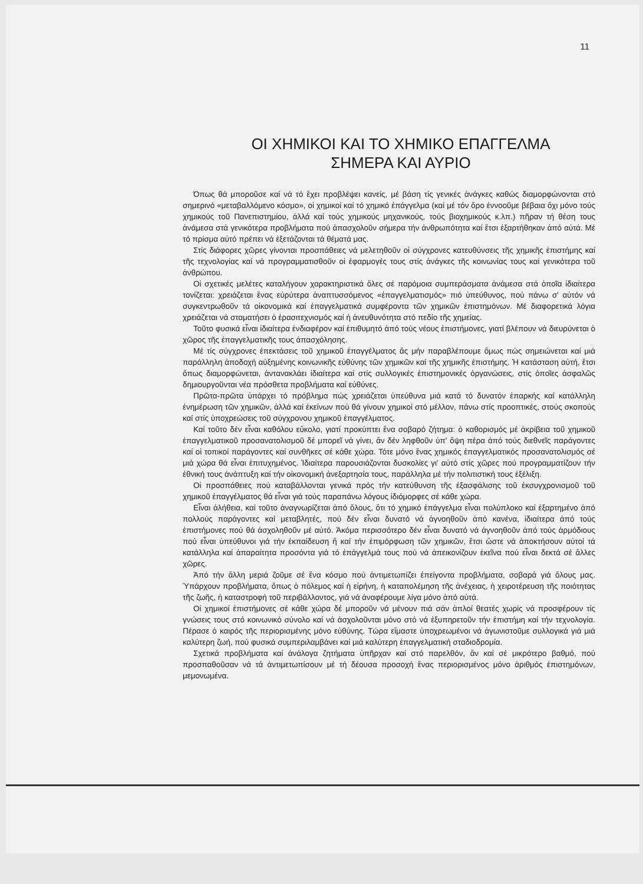11
ΟΙ ΧΗΜΙΚΟΙ ΚΑΙ ΤΟ ΧΗΜΙΚΟ ΕΠΑΓΓΕΛΜΑ
ΣΗΜΕΡΑ ΚΑΙ ΑΥΡΙΟ
Όπως θά μποροῦσε καί νά τό ἔχει προβλέψει κανείς, μέ βάση τίς γενικές ἀνάγκες καθώς διαμορφώνονται στό σημερινό «μεταβαλλόμενο κόσμο», οἱ χημικοί καί τό χημικό ἐπάγγελμα (καί μέ τόν ὅρο ἐννοοῦμε βέβαια ὄχι μόνο τούς χημικούς τοῦ Πανεπιστημίου, ἀλλά καί τούς χημικούς μηχανικούς, τούς βιοχημικούς κ.λπ.) πῆραν τή θέση τους ἀνάμεσα στά γενικότερα προβλήματα πού ἀπασχολοῦν σήμερα τήν ἀνθρωπότητα καί ἔτσι ἐξαρτήθηκαν ἀπό αὐτά. Μέ τό πρίσμα αὐτό πρέπει νά ἐξετάζονται τά θέματά μας.
Στίς διάφορες χῶρες γίνονται προσπάθειες νά μελετηθοῦν οἱ σύγχρονες κατευθύνσεις τῆς χημικῆς ἐπιστήμης καί τῆς τεχνολογίας καί νά προγραμματισθοῦν οἱ ἐφαρμογές τους στίς ἀνάγκες τῆς κοινωνίας τους καί γενικότερα τοῦ ἀνθρώπου.
Οἱ σχετικές μελέτες καταλήγουν χαρακτηριστικά ὅλες σέ παρόμοια συμπεράσματα ἀνάμεσα στά ὁποῖα ἰδιαίτερα τονίζεται: χρειάζεται ἕνας εὐρύτερα ἀναπτυσσόμενος «ἐπαγγελματισμός» πιό ὑπεύθυνος, πού πάνω σ' αὐτόν νά συγκεντρωθοῦν τά οἰκονομικά καί ἐπαγγελματικά συμφέροντα τῶν χημικῶν ἐπιστημόνων. Μέ διαφορετικά λόγια χρειάζεται νά σταματήσει ὁ ἐρασιτεχνισμός καί ἡ ἀνευθυνότητα στό πεδίο τῆς χημείας.
Τοῦτο φυσικά εἶναι ἰδιαίτερα ἐνδιαφέρον καί ἐπιθυμητό ἀπό τούς νέους ἐπιστήμονες, γιατί βλέπουν νά διευρύνεται ὁ χῶρος τῆς ἐπαγγελματικῆς τους ἀπασχόλησης.
Μέ τίς σύγχρονες ἐπεκτάσεις τοῦ χημικοῦ ἐπαγγέλματος ἄς μήν παραβλέπουμε ὅμως πώς σημειώνεται καί μιά παράλληλη ἀποδοχή αὐξημένης κοινωνικῆς εὐθύνης τῶν χημικῶν καί τῆς χημικῆς ἐπιστήμης. Ἡ κατάσταση αὐτή, ἔτσι ὅπως διαμορφώνεται, ἀντανακλάει ἰδιαίτερα καί στίς συλλογικές ἐπιστημονικές ὀργανώσεις, στίς ὁποῖες ἀσφαλῶς δημιουργοῦνται νέα πρόσθετα προβλήματα καί εὐθύνες.
Πρῶτα-πρῶτα ὑπάρχει τό πρόβλημα πώς χρειάζεται ὑπεύθυνα μιά κατά τό δυνατόν ἐπαρκής καί κατάλληλη ἐνημέρωση τῶν χημικῶν, ἀλλά καί ἐκείνων πού θά γίνουν χημικοί στό μέλλον, πάνω στίς προοπτικές, στούς σκοπούς καί στίς ὑποχρεώσεις τοῦ σύγχρονου χημικοῦ ἐπαγγέλματος.
Καί τοῦτο δέν εἶναι καθόλου εὔκολο, γιατί προκύπτει ἕνα σοβαρό ζήτημα: ὁ καθορισμός μέ ἀκρίβεια τοῦ χημικοῦ ἐπαγγελματικοῦ προσανατολισμοῦ δέ μπορεῖ νά γίνει, ἄν δέν ληφθοῦν ὑπ' ὄψη πέρα ἀπό τούς διεθνεῖς παράγοντες καί οἱ τοπικοί παράγοντες καί συνθῆκες σέ κάθε χώρα. Τότε μόνο ἕνας χημικός ἐπαγγελματικός προσανατολισμός σέ μιά χώρα θά εἶναι ἐπιτυχημένος. Ἰδιαίτερα παρουσιάζονται δυσκολίες γι' αὐτό στίς χῶρες πού προγραμματίζουν τήν ἐθνική τους ἀνάπτυξη καί τήν οἰκονομική ἀνεξαρτησία τους, παράλληλα μέ τήν πολιτιστική τους ἐξέλιξη.
Οἱ προσπάθειες πού καταβάλλονται γενικά πρός τήν κατεύθυνση τῆς ἐξασφάλισης τοῦ ἐκσυγχρονισμοῦ τοῦ χημικοῦ ἐπαγγέλματος θά εἶναι γιά τούς παραπάνω λόγους ἰδιόμορφες σέ κάθε χώρα.
Εἶναι ἀλήθεια, καί τοῦτο ἀναγνωρίζεται ἀπό ὅλους, ὅτι τό χημικό ἐπάγγελμα εἶναι πολύπλοκο καί ἐξαρτημένο ἀπό πολλούς παράγοντες καί μεταβλητές, πού δέν εἶναι δυνατό νά ἀγνοηθοῦν ἀπό κανένα, ἰδιαίτερα ἀπό τούς ἐπιστήμονες πού θά ἀσχοληθοῦν μέ αὐτό. Ἀκόμα περισσότερο δέν εἶναι δυνατό νά ἀγνοηθοῦν ἀπό τούς ἁρμόδιους πού εἶναι ὑπεύθυνοι γιά τήν ἐκπαίδευση ἤ καί τήν ἐπιμόρφωση τῶν χημικῶν, ἔτσι ὥστε νά ἀποκτήσουν αὐτοί τά κατάλληλα καί ἀπαραίτητα προσόντα γιά τό ἐπάγγελμά τους πού νά ἀπεικονίζουν ἐκεῖνα πού εἶναι δεκτά σέ ἄλλες χῶρες.
Ἀπό τήν ἄλλη μεριά ζοῦμε σέ ἕνα κόσμο πού ἀντιμετωπίζει ἐπείγοντα προβλήματα, σοβαρά γιά ὅλους μας. Ὑπάρχουν προβλήματα, ὅπως ὁ πόλεμος καί ἡ εἰρήνη, ἡ καταπολέμηση τῆς ἀνέχειας, ἡ χειροτέρευση τῆς ποιότητας τῆς ζωῆς, ἡ καταστροφή τοῦ περιβάλλοντος, γιά νά ἀναφέρουμε λίγα μόνο ἀπό αὐτά.
Οἱ χημικοί ἐπιστήμονες σέ κάθε χώρα δέ μποροῦν νά μένουν πιά σάν ἁπλοί θεατές χωρίς νά προσφέρουν τίς γνώσεις τους στό κοινωνικό σύνολο καί νά ἀσχολοῦνται μόνο στό νά ἐξυπηρετοῦν τήν ἐπιστήμη καί τήν τεχνολογία. Πέρασε ὁ καιρός τῆς περιορισμένης μόνο εὐθύνης. Τώρα εἴμαστε ὑποχρεωμένοι νά ἀγωνιστοῦμε συλλογικά γιά μιά καλύτερη ζωή, πού φυσικά συμπεριλαμβάνει καί μιά καλύτερη ἐπαγγελματική σταδιοδρομία.
Σχετικά προβλήματα καί ἀνάλογα ζητήματα ὑπῆρχαν καί στό παρελθόν, ἄν καί σέ μικρότερο βαθμό, πού προσπαθοῦσαν νά τά ἀντιμετωπίσουν μέ τή δέουσα προσοχή ἕνας περιορισμένος μόνο ἀριθμός ἐπιστημόνων, μεμονωμένα.